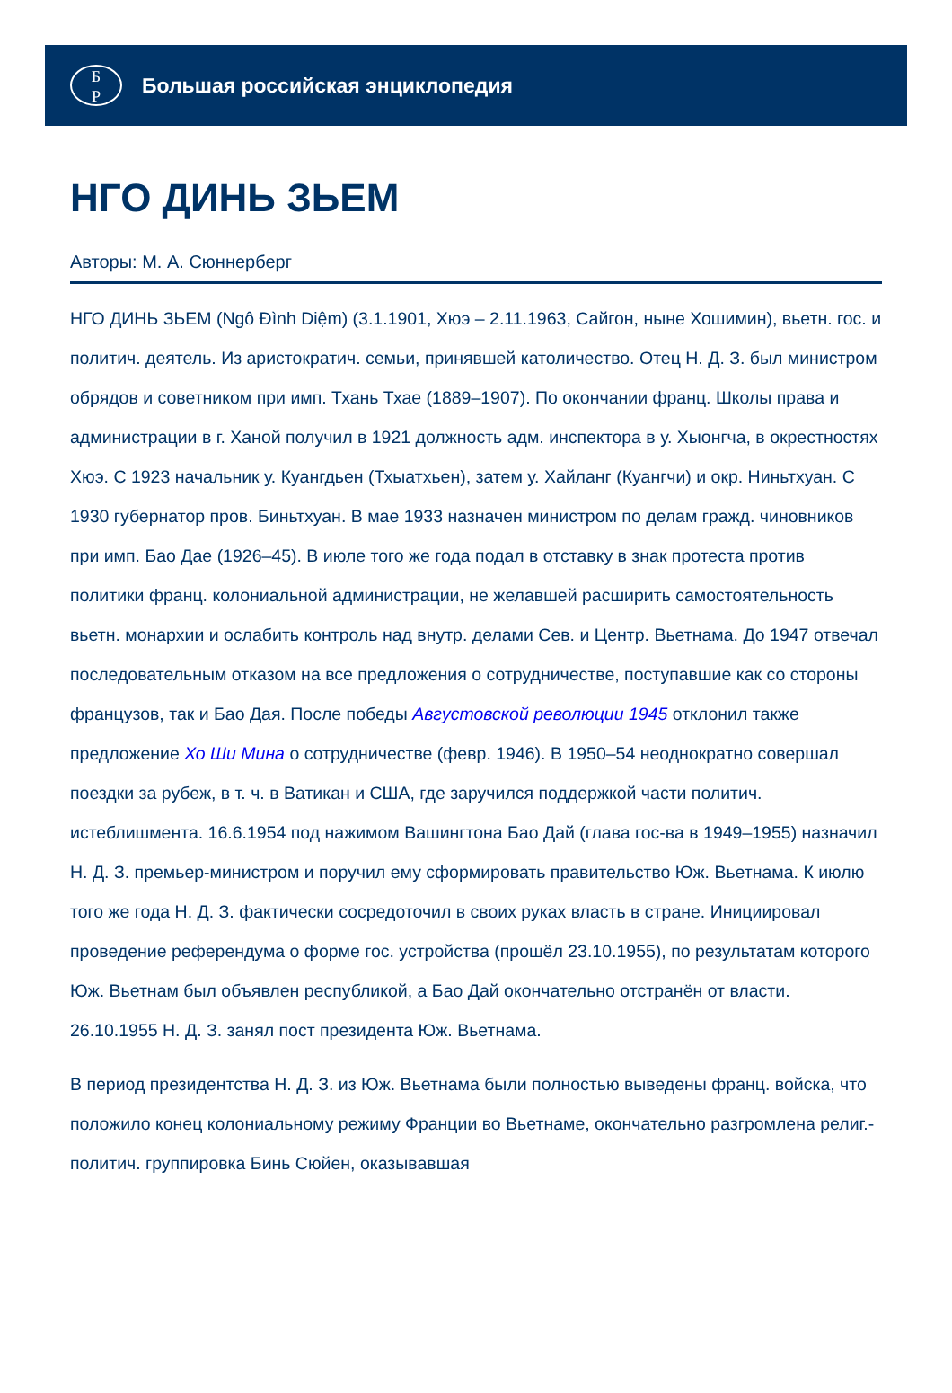Б
Р
Большая российская энциклопедия
НГО ДИНЬ ЗЬЕМ
Авторы: М. А. Сюннерберг
НГО ДИНЬ ЗЬЕМ (Ngô Đình Diệm) (3.1.1901, Хюэ – 2.11.1963, Сайгон, ныне Хошимин), вьетн. гос. и политич. деятель. Из аристократич. семьи, принявшей католичество. Отец Н. Д. З. был министром обрядов и советником при имп. Тхань Тхае (1889–1907). По окончании франц. Школы права и администрации в г. Ханой получил в 1921 должность адм. инспектора в у. Хыонгча, в окрестностях Хюэ. С 1923 начальник у. Куангдьен (Тхыатхьен), затем у. Хайланг (Куангчи) и окр. Ниньтхуан. С 1930 губернатор пров. Биньтхуан. В мае 1933 назначен министром по делам гражд. чиновников при имп. Бао Дае (1926–45). В июле того же года подал в отставку в знак протеста против политики франц. колониальной администрации, не желавшей расширить самостоятельность вьетн. монархии и ослабить контроль над внутр. делами Сев. и Центр. Вьетнама. До 1947 отвечал последовательным отказом на все предложения о сотрудничестве, поступавшие как со стороны французов, так и Бао Дая. После победы Августовской революции 1945 отклонил также предложение Хо Ши Мина о сотрудничестве (февр. 1946). В 1950–54 неоднократно совершал поездки за рубеж, в т. ч. в Ватикан и США, где заручился поддержкой части политич. истеблишмента. 16.6.1954 под нажимом Вашингтона Бао Дай (глава гос-ва в 1949–1955) назначил Н. Д. З. премьер-министром и поручил ему сформировать правительство Юж. Вьетнама. К июлю того же года Н. Д. З. фактически сосредоточил в своих руках власть в стране. Инициировал проведение референдума о форме гос. устройства (прошёл 23.10.1955), по результатам которого Юж. Вьетнам был объявлен республикой, а Бао Дай окончательно отстранён от власти. 26.10.1955 Н. Д. З. занял пост президента Юж. Вьетнама.
В период президентства Н. Д. З. из Юж. Вьетнама были полностью выведены франц. войска, что положило конец колониальному режиму Франции во Вьетнаме, окончательно разгромлена религ.-политич. группировка Бинь Сюйен, оказывавшая